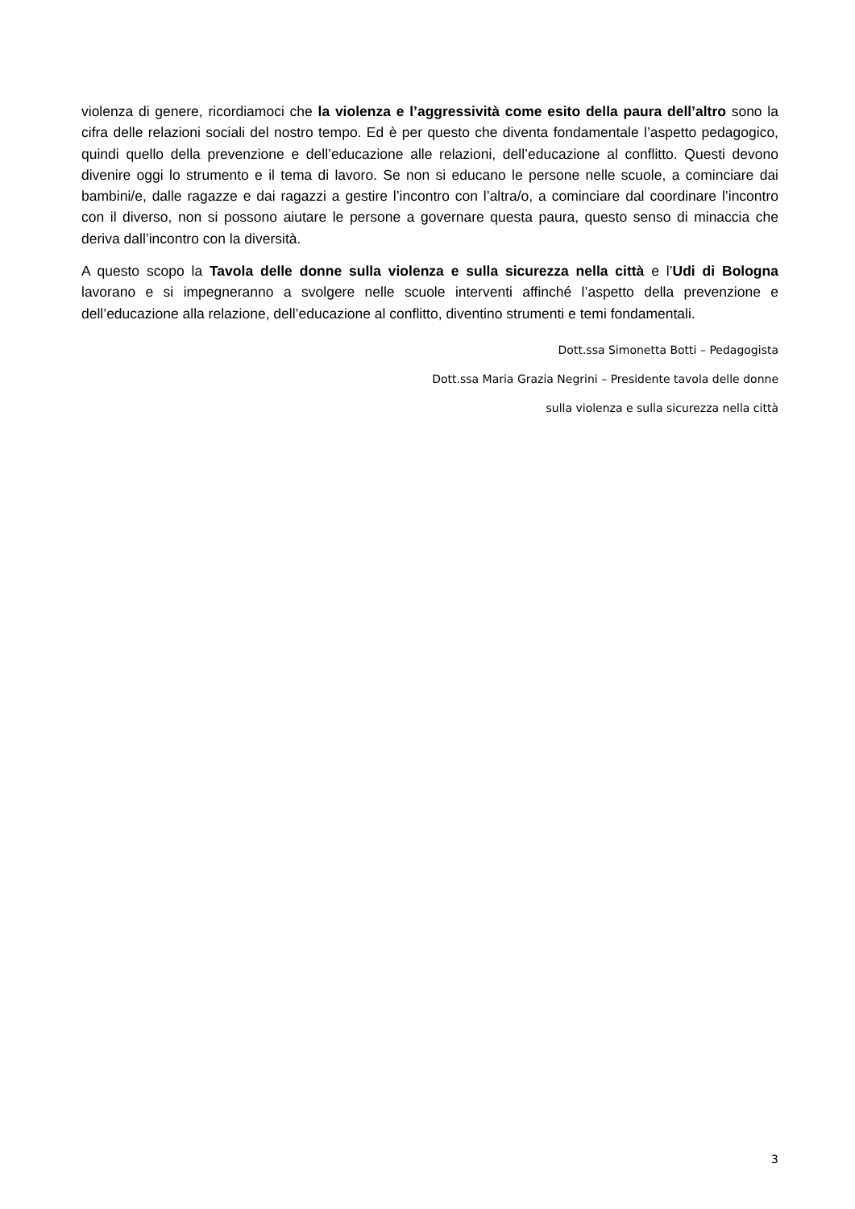violenza di genere, ricordiamoci che la violenza e l’aggressività come esito della paura dell’altro sono la cifra delle relazioni sociali del nostro tempo. Ed è per questo che diventa fondamentale l’aspetto pedagogico, quindi quello della prevenzione e dell’educazione alle relazioni, dell’educazione al conflitto. Questi devono divenire oggi lo strumento e il tema di lavoro. Se non si educano le persone nelle scuole, a cominciare dai bambini/e, dalle ragazze e dai ragazzi a gestire l’incontro con l’altra/o, a cominciare dal coordinare l’incontro con il diverso, non si possono aiutare le persone a governare questa paura, questo senso di minaccia che deriva dall’incontro con la diversità.
A questo scopo la Tavola delle donne sulla violenza e sulla sicurezza nella città e l’Udi di Bologna lavorano e si impegneranno a svolgere nelle scuole interventi affinché l’aspetto della prevenzione e dell’educazione alla relazione, dell’educazione al conflitto, diventino strumenti e temi fondamentali.
Dott.ssa Simonetta Botti – Pedagogista
Dott.ssa Maria Grazia Negrini – Presidente tavola delle donne
sulla violenza e sulla sicurezza nella città
3